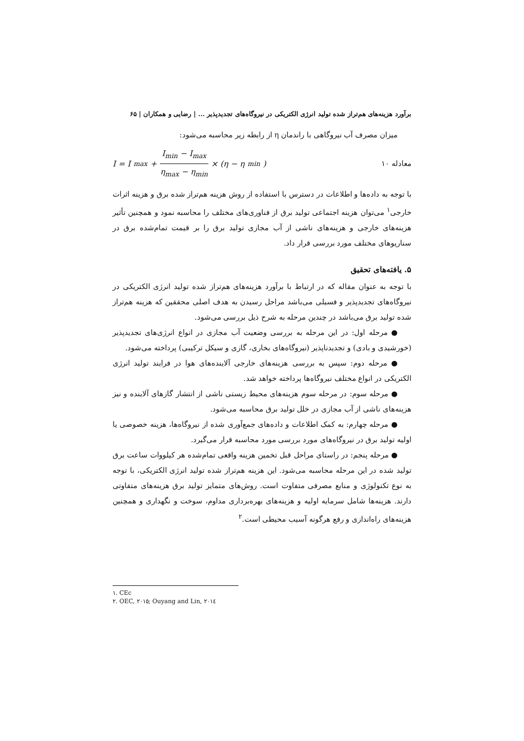برآورد هزینه‌های هم‌تراز شده تولید انرژی الکتریکی در نیروگاه‌های تجدیدپذیر ... | رضایی و همکاران | ۶۵
میزان مصرف آب نیروگاهی با راندمان η از رابطه زیر محاسبه می‌شود:
معادله ۱۰ I = I<sub>max</sub> + I<sub>min</sub> − I<sub>max</sub> η<sub>max</sub> − η<sub>min</sub> × (η − η<sub>min</sub>)
با توجه به داده‌ها و اطلاعات در دسترس با استفاده از روش هزینه هم‌تراز شده برق و هزینه اثرات خارجی<sup>۱</sup> می‌توان هزینه اجتماعی تولید برق از فناوری‌های مختلف را محاسبه نمود و همچنین تأثیر هزینه‌های خارجی و هزینه‌های ناشی از آب مجازی تولید برق را بر قیمت تمام‌شده برق در سناریوهای مختلف مورد بررسی قرار داد.
۵. یافته‌های تحقیق
با توجه به عنوان مقاله که در ارتباط با برآورد هزینه‌های هم‌تراز شده تولید انرژی الکتریکی در نیروگاه‌های تجدیدپذیر و فسیلی می‌باشد مراحل رسیدن به هدف اصلی محققین که هزینه هم‌تراز شده تولید برق می‌باشد در چندین مرحله به شرح ذیل بررسی می‌شود.
● مرحله اول: در این مرحله به بررسی وضعیت آب مجازی در انواع انرژی‌های تجدیدپذیر (خورشیدی و بادی) و تجدیدناپذیر (نیروگاه‌های بخاری، گازی و سیکل ترکیبی) پرداخته می‌شود.
● مرحله دوم: سپس به بررسی هزینه‌های خارجی آلاینده‌های هوا در فرایند تولید انرژی الکتریکی در انواع مختلف نیروگاه‌ها پرداخته خواهد شد.
● مرحله سوم: در مرحله سوم هزینه‌های محیط زیستی ناشی از انتشار گازهای آلاینده و نیز هزینه‌های ناشی از آب مجازی در خلل تولید برق محاسبه می‌شود.
● مرحله چهارم: به کمک اطلاعات و داده‌های جمع‌آوری شده از نیروگاه‌ها، هزینه خصوصی یا اولیه تولید برق در نیروگاه‌های مورد بررسی مورد محاسبه قرار می‌گیرد.
● مرحله پنجم: در راستای مراحل قبل تخمین هزینه واقعی تمام‌شده هر کیلووات ساعت برق تولید شده در این مرحله محاسبه می‌شود. این هزینه هم‌تراز شده تولید انرژی الکتریکی، با توجه به نوع تکنولوژی و منابع مصرفی متفاوت است. روش‌های متمایز تولید برق هزینه‌های متفاوتی دارند. هزینه‌ها شامل سرمایه اولیه و هزینه‌های بهره‌برداری مداوم، سوخت و نگهداری و همچنین هزینه‌های راه‌اندازی و رفع هرگونه آسیب محیطی است.<sup>۲</sup>
١. CEc
٢. OEC, ٢٠١٥; Ouyang and Lin, ٢٠١٤